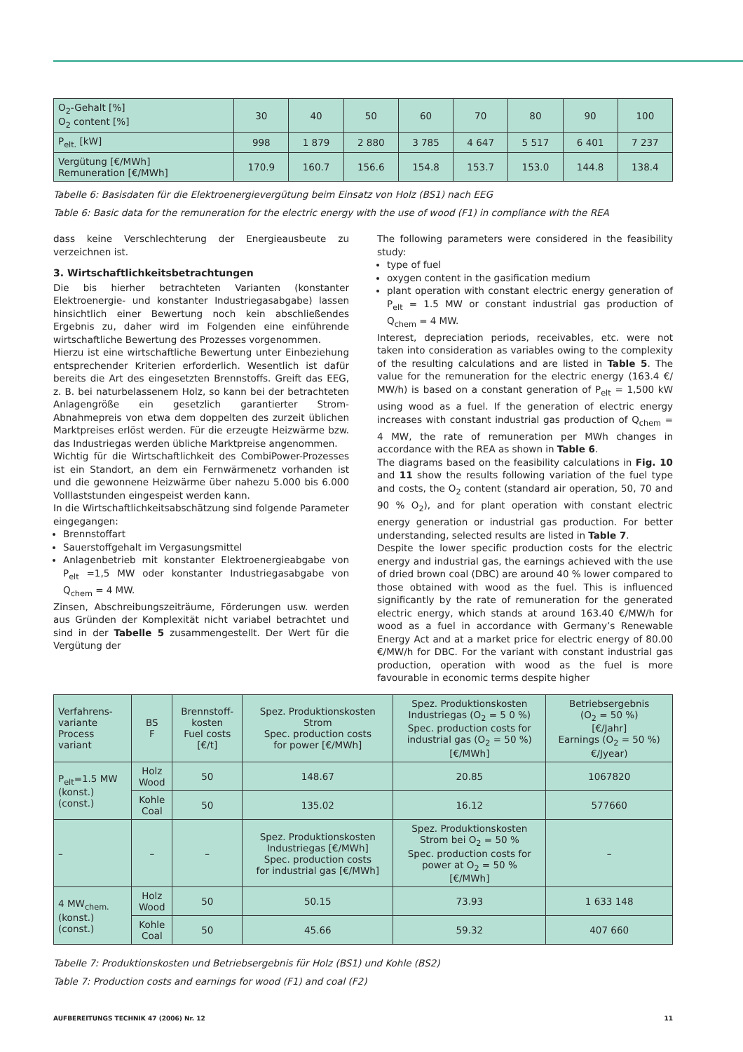| O<sub>2</sub>-Gehalt [%] O<sub>2</sub> content [%] | 30 | 40 | 50 | 60 | 70 | 80 | 90 | 100 |
| P<sub>elt.</sub> [kW] | 998 | 1 879 | 2 880 | 3 785 | 4 647 | 5 517 | 6 401 | 7 237 |
| Vergütung [€/MWh] Remuneration [€/MWh] | 170.9 | 160.7 | 156.6 | 154.8 | 153.7 | 153.0 | 144.8 | 138.4 |
Tabelle 6: Basisdaten für die Elektroenergievergütung beim Einsatz von Holz (BS1) nach EEG
Table 6: Basic data for the remuneration for the electric energy with the use of wood (F1) in compliance with the REA
dass keine Verschlechterung der Energieausbeute zu verzeichnen ist.
3. Wirtschaftlichkeitsbetrachtungen
Die bis hierher betrachteten Varianten (konstanter Elektroenergie- und konstanter Industriegasabgabe) lassen hinsichtlich einer Bewertung noch kein abschließendes Ergebnis zu, daher wird im Folgenden eine einführende wirtschaftliche Bewertung des Prozesses vorgenommen.
Hierzu ist eine wirtschaftliche Bewertung unter Einbeziehung entsprechender Kriterien erforderlich. Wesentlich ist dafür bereits die Art des eingesetzten Brennstoffs. Greift das EEG, z. B. bei naturbelassenem Holz, so kann bei der betrachteten Anlagengröße ein gesetzlich garantierter Strom-Abnahmepreis von etwa dem doppelten des zurzeit üblichen Marktpreises erlöst werden. Für die erzeugte Heizwärme bzw. das Industriegas werden übliche Marktpreise angenommen.
Wichtig für die Wirtschaftlichkeit des CombiPower-Prozesses ist ein Standort, an dem ein Fernwärmenetz vorhanden ist und die gewonnene Heizwärme über nahezu 5.000 bis 6.000 Volllaststunden eingespeist werden kann.
In die Wirtschaftlichkeitsabschätzung sind folgende Parameter eingegangen:
Brennstoffart
Sauerstoffgehalt im Vergasungsmittel
Anlagenbetrieb mit konstanter Elektroenergieabgabe von P<sub>elt</sub> =1,5 MW oder konstanter Industriegasabgabe von Q<sub>chem</sub> = 4 MW.
Zinsen, Abschreibungszeiträume, Förderungen usw. werden aus Gründen der Komplexität nicht variabel betrachtet und sind in der Tabelle 5 zusammengestellt. Der Wert für die Vergütung der
The following parameters were considered in the feasibility study:
type of fuel
oxygen content in the gasification medium
plant operation with constant electric energy generation of P<sub>elt</sub> = 1.5 MW or constant industrial gas production of Q<sub>chem</sub> = 4 MW.
Interest, depreciation periods, receivables, etc. were not taken into consideration as variables owing to the complexity of the resulting calculations and are listed in Table 5. The value for the remuneration for the electric energy (163.4 €/ MW/h) is based on a constant generation of P<sub>elt</sub> = 1,500 kW using wood as a fuel. If the generation of electric energy increases with constant industrial gas production of Q<sub>chem</sub> = 4 MW, the rate of remuneration per MWh changes in accordance with the REA as shown in Table 6.
The diagrams based on the feasibility calculations in Fig. 10 and 11 show the results following variation of the fuel type and costs, the O<sub>2</sub> content (standard air operation, 50, 70 and 90 % O<sub>2</sub>), and for plant operation with constant electric energy generation or industrial gas production. For better understanding, selected results are listed in Table 7.
Despite the lower specific production costs for the electric energy and industrial gas, the earnings achieved with the use of dried brown coal (DBC) are around 40 % lower compared to those obtained with wood as the fuel. This is influenced significantly by the rate of remuneration for the generated electric energy, which stands at around 163.40 €/MW/h for wood as a fuel in accordance with Germany’s Renewable Energy Act and at a market price for electric energy of 80.00 €/MW/h for DBC. For the variant with constant industrial gas production, operation with wood as the fuel is more favourable in economic terms despite higher
| Verfahrens- variante Process variant | BS F | Brennstoff- kosten Fuel costs [€/t] | Spez. Produktionskosten Strom Spec. production costs for power [€/MWh] | Spez. Produktionskosten Industriegas (O<sub>2</sub> = 5 0 %) Spec. production costs for industrial gas (O<sub>2</sub> = 50 %) [€/MWh] | Betriebsergebnis (O<sub>2</sub> = 50 %) [€/Jahr] Earnings (O<sub>2</sub> = 50 %) €/Jyear) |
| P<sub>elt</sub>=1.5 MW (konst.) (const.) | Holz Wood | 50 | 148.67 | 20.85 | 1067820 |
| | Kohle Coal | 50 | 135.02 | 16.12 | 577660 |
| – | – | – | Spez. Produktionskosten Industriegas [€/MWh] Spec. production costs for industrial gas [€/MWh] | Spez. Produktionskosten Strom bei O<sub>2</sub> = 50 % Spec. production costs for power at O<sub>2</sub> = 50 % [€/MWh] | – |
| 4 MW<sub>chem.</sub> (konst.) (const.) | Holz Wood | 50 | 50.15 | 73.93 | 1 633 148 |
| | Kohle Coal | 50 | 45.66 | 59.32 | 407 660 |
Tabelle 7: Produktionskosten und Betriebsergebnis für Holz (BS1) und Kohle (BS2)
Table 7: Production costs and earnings for wood (F1) and coal (F2)
AUFBEREITUNGS TECHNIK 47 (2006) Nr. 12 11